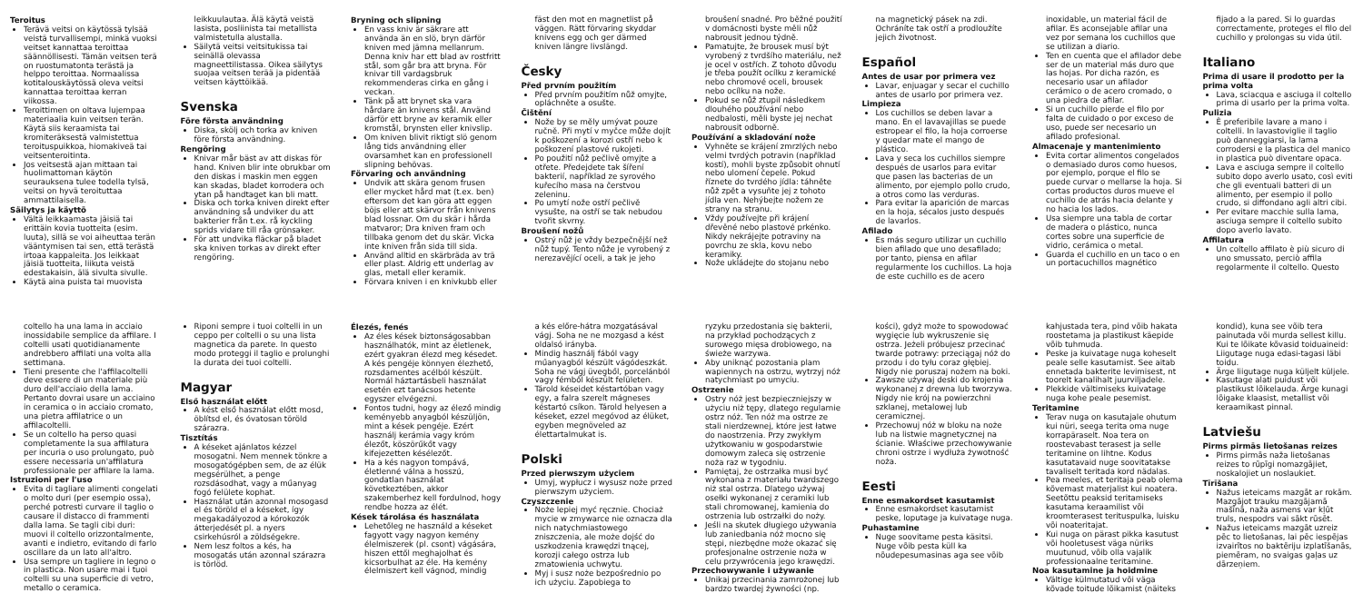Teroitus
Terävä veitsi on käytössä tylsää veistä turvallisempi, minkä vuoksi veitset kannattaa teroittaa säännöllisesti. Tämän veitsen terä on ruostumatonta terästä ja helppo teroittaa. Normaalissa kotitalouskäytössä oleva veitsi kannattaa teroittaa kerran viikossa.
Teroittimen on oltava lujempaa materiaalia kuin veitsen terän. Käytä siis keraamista tai kromiteräksestä valmistettua teroituspuikkoa, hiomakiveä tai veitsenteroitinta.
Jos veitsestä ajan mittaan tai huolimattoman käytön seurauksena tulee todella tylsä, veitsi on hyvä teroituttaa ammattilaisella.
Säilytys ja käyttö
Vältä leikkaamasta jäisiä tai erittäin kovia tuotteita (esim. luuta), sillä se voi aiheuttaa terän vääntymisen tai sen, että terästä irtoaa kappaleita. Jos leikkaat jäisiä tuotteita, liikuta veistä edestakaisin, älä sivulta sivulle.
Käytä aina puista tai muovista
leikkuulautaa. Älä käytä veistä lasista, posliinista tai metallista valmistetulla alustalla.
Säilytä veitsi veitsitukissa tai seinällä olevassa magneettilistassa. Oikea säilytys suojaa veitsen terää ja pidentää veitsen käyttöikää.
Svenska
Före första användning
Diska, skölj och torka av kniven före första användning.
Rengöring
Knivar mår bäst av att diskas för hand. Kniven blir inte obrukbar om den diskas i maskin men eggen kan skadas, bladet korrodera och ytan på handtaget kan bli matt.
Diska och torka kniven direkt efter användning så undviker du att bakterier från t.ex. rå kyckling sprids vidare till råa grönsaker.
För att undvika fläckar på bladet ska kniven torkas av direkt efter rengöring.
Bryning och slipning
En vass kniv är säkrare att använda än en slö, bryn därför kniven med jämna mellanrum. Denna kniv har ett blad av rostfritt stål, som går bra att bryna. För knivar till vardagsbruk rekommenderas cirka en gång i veckan.
Tänk på att brynet ska vara hårdare än knivens stål. Använd därför ett bryne av keramik eller kromstål, brynsten eller knivslip.
Om kniven blivit riktigt slö genom lång tids användning eller ovarsamhet kan en professionell slipning behövas.
Förvaring och användning
Undvik att skära genom frusen eller mycket hård mat (t.ex. ben) eftersom det kan göra att eggen böjs eller att skärvor från knivens blad lossnar. Om du skär i hårda matvaror; Dra kniven fram och tillbaka genom det du skär. Vicka inte kniven från sida till sida.
Använd alltid en skärbräda av trä eller plast. Aldrig ett underlag av glas, metall eller keramik.
Förvara kniven i en knivkubb eller
fäst den mot en magnetlist på väggen. Rätt förvaring skyddar knivens egg och ger därmed kniven längre livslängd.
Česky
Před prvním použitím
Před prvním použitím nůž omyjte, opláchněte a osušte.
Čištění
Nože by se měly umývat pouze ručně. Při mytí v myčce může dojít k poškození a korozi ostří nebo k poškození plastové rukojeti.
Po použití nůž pečlivě omyjte a otřete. Předejdete tak šíření bakterií, například ze syrového kuřecího masa na čerstvou zeleninu.
Po umytí nože ostří pečlivě vysušte, na ostří se tak nebudou tvořit skvrny.
Broušení nožů
Ostrý nůž je vždy bezpečnější než nůž tupý. Tento nůže je vyrobený z nerezavějící oceli, a tak je jeho
broušení snadné. Pro běžné použití v domácnosti byste měli nůž nabrousit jednou týdně.
Pamatujte, že brousek musí být vyrobený z tvrdšího materiálu, než je ocel v ostřích. Z tohoto důvodu je třeba použít ocílku z keramické nebo chromové oceli, brousek nebo ocílku na nože.
Pokud se nůž ztupil následkem dlouhého používání nebo nedbalosti, měli byste jej nechat nabrousit odborně.
Používání a skladování nože
Vyhněte se krájení zmrzlých nebo velmi tvrdých potravin (například kostí), mohli byste způsobit ohnutí nebo ulomení čepele. Pokud říznete do tvrdého jídla: táhněte nůž zpět a vysuňte jej z tohoto jídla ven. Nehýbejte nožem ze strany na stranu.
Vždy používejte při krájení dřevěné nebo plastové prkénko. Nikdy nekrájejte potraviny na povrchu ze skla, kovu nebo keramiky.
Nože ukládejte do stojanu nebo
na magnetický pásek na zdi. Ochráníte tak ostří a prodloužíte jejich životnost.
Español
Antes de usar por primera vez
Lavar, enjuagar y secar el cuchillo antes de usarlo por primera vez.
Limpieza
Los cuchillos se deben lavar a mano. En el lavavajillas se puede estropear el filo, la hoja corroerse y quedar mate el mango de plástico.
Lava y seca los cuchillos siempre después de usarlos para evitar que pasen las bacterias de un alimento, por ejemplo pollo crudo, a otros como las verduras.
Para evitar la aparición de marcas en la hoja, sécalos justo después de lavarlos.
Afilado
Es más seguro utilizar un cuchillo bien afilado que uno desafilado; por tanto, piensa en afilar regularmente los cuchillos. La hoja de este cuchillo es de acero
inoxidable, un material fácil de afilar. Es aconsejable afilar una vez por semana los cuchillos que se utilizan a diario.
Ten en cuenta que el afilador debe ser de un material más duro que las hojas. Por dicha razón, es necesario usar un afilador cerámico o de acero cromado, o una piedra de afilar.
Si un cuchillo pierde el filo por falta de cuidado o por exceso de uso, puede ser necesario un afilado profesional.
Almacenaje y mantenimiento
Evita cortar alimentos congelados o demasiado duros como huesos, por ejemplo, porque el filo se puede curvar o mellarse la hoja. Si cortas productos duros mueve el cuchillo de atrás hacia delante y no hacia los lados.
Usa siempre una tabla de cortar de madera o plástico, nunca cortes sobre una superficie de vidrio, cerámica o metal.
Guarda el cuchillo en un taco o en un portacuchillos magnético
fijado a la pared. Si lo guardas correctamente, proteges el filo del cuchillo y prolongas su vida útil.
Italiano
Prima di usare il prodotto per la prima volta
Lava, sciacqua e asciuga il coltello prima di usarlo per la prima volta.
Pulizia
È preferibile lavare a mano i coltelli. In lavastoviglie il taglio può danneggiarsi, la lama corrodersi e la plastica del manico in plastica può diventare opaca.
Lava e asciuga sempre il coltello subito dopo averlo usato, così eviti che gli eventuali batteri di un alimento, per esempio il pollo crudo, si diffondano agli altri cibi.
Per evitare macchie sulla lama, asciuga sempre il coltello subito dopo averlo lavato.
Affilatura
Un coltello affilato è più sicuro di uno smussato, perciò affila regolarmente il coltello. Questo
coltello ha una lama in acciaio inossidabile semplice da affilare. I coltelli usati quotidianamente andrebbero affilati una volta alla settimana.
Tieni presente che l'affilacoltelli deve essere di un materiale più duro dell'acciaio della lama. Pertanto dovrai usare un acciaino in ceramica o in acciaio cromato, una pietra affilatrice o un affilacoltelli.
Se un coltello ha perso quasi completamente la sua affilatura per incuria o uso prolungato, può essere necessaria un'affilatura professionale per affilare la lama.
Istruzioni per l'uso
Evita di tagliare alimenti congelati o molto duri (per esempio ossa), perché potresti curvare il taglio o causare il distacco di frammenti dalla lama. Se tagli cibi duri: muovi il coltello orizzontalmente, avanti e indietro, evitando di farlo oscillare da un lato all'altro.
Usa sempre un tagliere in legno o in plastica. Non usare mai i tuoi coltelli su una superficie di vetro, metallo o ceramica.
Riponi sempre i tuoi coltelli in un ceppo per coltelli o su una lista magnetica da parete. In questo modo proteggi il taglio e prolunghi la durata dei tuoi coltelli.
Magyar
Első használat előtt
A kést első használat előtt mosd, öblítsd el, és óvatosan töröld szárazra.
Tisztítás
A késeket ajánlatos kézzel mosogatni. Nem mennek tönkre a mosogatógépben sem, de az élük megsérülhet, a penge rozsdásodhat, vagy a műanyag fogó felülete kophat.
Használat után azonnal mosogasd el és töröld el a késeket, így megakadályozod a kórokozók átterjedését pl. a nyers csirkehúsról a zöldségekre.
Nem lesz foltos a kés, ha mosogatás után azonnal szárazra is törlöd.
Élezés, fenés
Az éles kések biztonságosabban használhatók, mint az életlenek, ezért gyakran élezd meg késedet. A kés pengéje könnyen élezhető, rozsdamentes acélból készült. Normál háztartásbeli használat esetén ezt tanácsos hetente egyszer elvégezni.
Fontos tudni, hogy az élező mindig keményebb anyagból készüljön, mint a kések pengéje. Ezért használj kerámia vagy króm élezőt, köszörűkőt vagy kifejezetten késélezőt.
Ha a kés nagyon tompává, életlenné válna a hosszú, gondatlan használat következtében, akkor szakemberhez kell fordulnod, hogy rendbe hozza az élét.
Kések tárolása és használata
Lehetőleg ne használd a késeket fagyott vagy nagyon kemény élelmiszerek (pl. csont) vágására, hiszen ettől meghajolhat és kicsorbulhat az éle. Ha kemény élelmiszert kell vágnod, mindig
a kés előre-hátra mozgatásával vágj. Soha ne ne mozgasd a kést oldalsó irányba.
Mindig használj fából vagy műanyagból készült vágódeszkát. Soha ne vágj üvegből, porcelánból vagy fémből készült felületen.
Tárold késeidet késtartóban vagy egy, a falra szerelt mágneses késtartó csíkon. Tárold helyesen a késeket, ezzel megóvod az élüket, egyben megnöveled az élettartalmukat is.
Polski
Przed pierwszym użyciem
Umyj, wypłucz i wysusz noże przed pierwszym użyciem.
Czyszczenie
Noże lepiej myć ręcznie. Chociaż mycie w zmywarce nie oznacza dla nich natychmiastowego zniszczenia, ale może dojść do uszkodzenia krawędzi tnącej, korozji całego ostrza lub zmatowienia uchwytu.
Myj i susz noże bezpośrednio po ich użyciu. Zapobiega to
ryzyku przedostania się bakterii, na przykład pochodzących z surowego mięsa drobiowego, na świeże warzywa.
Aby uniknąć pozostania plam wapiennych na ostrzu, wytrzyj nóż natychmiast po umyciu.
Ostrzenie
Ostry nóż jest bezpieczniejszy w użyciu niż tępy, dlatego regularnie ostrz nóż. Ten nóż ma ostrze ze stali nierdzewnej, które jest łatwe do naostrzenia. Przy zwykłym użytkowaniu w gospodarstwie domowym zaleca się ostrzenie noża raz w tygodniu.
Pamiętaj, że ostrzałka musi być wykonana z materiału twardszego niż stal ostrza. Dlatego używaj osełki wykonanej z ceramiki lub stali chromowanej, kamienia do ostrzenia lub ostrzałki do noży.
Jeśli na skutek długiego używania lub zaniedbania nóż mocno się stępi, niezbędne może okazać się profesjonalne ostrzenie noża w celu przywrócenia jego krawędzi.
Przechowywanie i używanie
Unikaj przecinania zamrożonej lub bardzo twardej żywności (np.
kości), gdyż może to spowodować wygięcie lub wykruszenie się ostrza. Jeżeli próbujesz przecinać twarde potrawy: przeciągaj nóż do przodu i do tyłu coraz głębiej. Nigdy nie poruszaj nożem na boki.
Zawsze używaj deski do krojenia wykonanej z drewna lub tworzywa. Nigdy nie krój na powierzchni szklanej, metalowej lub ceramicznej.
Przechowuj nóż w bloku na noże lub na listwie magnetycznej na ścianie. Właściwe przechowywanie chroni ostrze i wydłuża żywotność noża.
Eesti
Enne esmakordset kasutamist
Enne esmakordset kasutamist peske, loputage ja kuivatage nuga.
Puhastamine
Nuge soovitame pesta käsitsi. Nuge võib pesta küll ka nõudepesumasinas aga see võib
kahjustada tera, pind võib hakata roostetama ja plastikust käepide võib tuhmuda.
Peske ja kuivatage nuga koheselt peale selle kasutamist. See aitab ennetada bakterite levimisest, nt toorelt kanalihalt juurviljadele.
Plekkide vältimiseks kuivatage nuga kohe peale pesemist.
Teritamine
Terav nuga on kasutajale ohutum kui nüri, seega terita oma nuge korrapäraselt. Noa tera on roostevabast terasest ja selle teritamine on lihtne. Kodus kasutatavaid nuge soovitatakse tavaliselt teritada kord nädalas.
Pea meeles, et teritaja peab olema kõvemast materjalist kui noatera. Seetõttu peaksid teritamiseks kasutama keraamilist või kroomterasest terituspulka, luisku või noateritajat.
Kui nuga on pärast pikka kasutust või hooletusest väga nüriks muutunud, võib olla vajalik professionaalne teritamine.
Noa kasutamine ja hoidmine
Vältige külmutatud või väga kõvade toitude lõikamist (näiteks
kondid), kuna see võib tera painutada või murda sellest killu. Kui te lõikate kõvasid toiduaineid: Liigutage nuga edasi-tagasi läbi toidu.
Ärge liigutage nuga küljelt küljele.
Kasutage alati puidust või plastikust lõikelauda. Ärge kunagi lõigake klaasist, metallist või keraamikast pinnal.
Latviešu
Pirms pirmās lietošanas reizes
Pirms pirmās naža lietošanas reizes to rūpīgi nomazgājiet, noskalojiet un noslaukiet.
Tīrīšana
Nažus ieteicams mazgāt ar rokām. Mazgājot trauku mazgājamā mašīnā, naža asmens var kļūt truls, nespodrs vai sākt rūsēt.
Nažus ieteicams mazgāt uzreiz pēc to lietošanas, lai pēc iespējas izvairītos no baktēriju izplatīšanās, piemēram, no svaigas gaļas uz dārzeņiem.